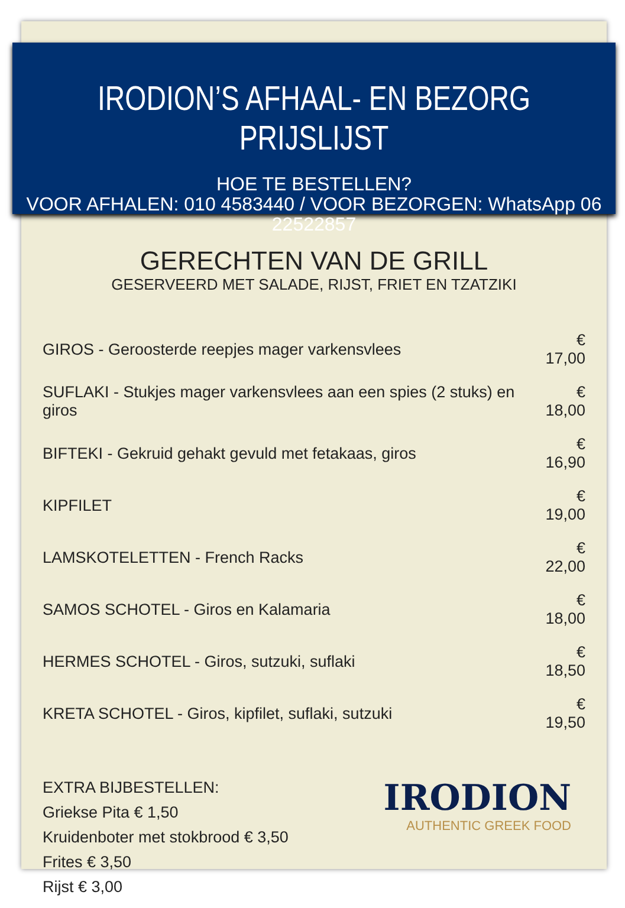IRODION’S AFHAAL- EN BEZORG PRIJSLIJST
HOE TE BESTELLEN?
VOOR AFHALEN: 010 4583440 / VOOR BEZORGEN: WhatsApp 06 22522857
GERECHTEN VAN DE GRILL
GESERVEERD MET SALADE, RIJST, FRIET EN TZATZIKI
| GIROS - Geroosterde reepjes mager varkensvlees | € 17,00 |
| SUFLAKI - Stukjes mager varkensvlees aan een spies (2 stuks) en giros | € 18,00 |
| BIFTEKI - Gekruid gehakt gevuld met fetakaas, giros | € 16,90 |
| KIPFILET | € 19,00 |
| LAMSKOTELETTEN - French Racks | € 22,00 |
| SAMOS SCHOTEL - Giros en Kalamaria | € 18,00 |
| HERMES SCHOTEL - Giros, sutzuki, suflaki | € 18,50 |
| KRETA SCHOTEL - Giros, kipfilet, suflaki, sutzuki | € 19,50 |
EXTRA BIJBESTELLEN:
Griekse Pita € 1,50
Kruidenboter met stokbrood € 3,50
Frites € 3,50
Rijst € 3,00
IRODION
AUTHENTIC GREEK FOOD